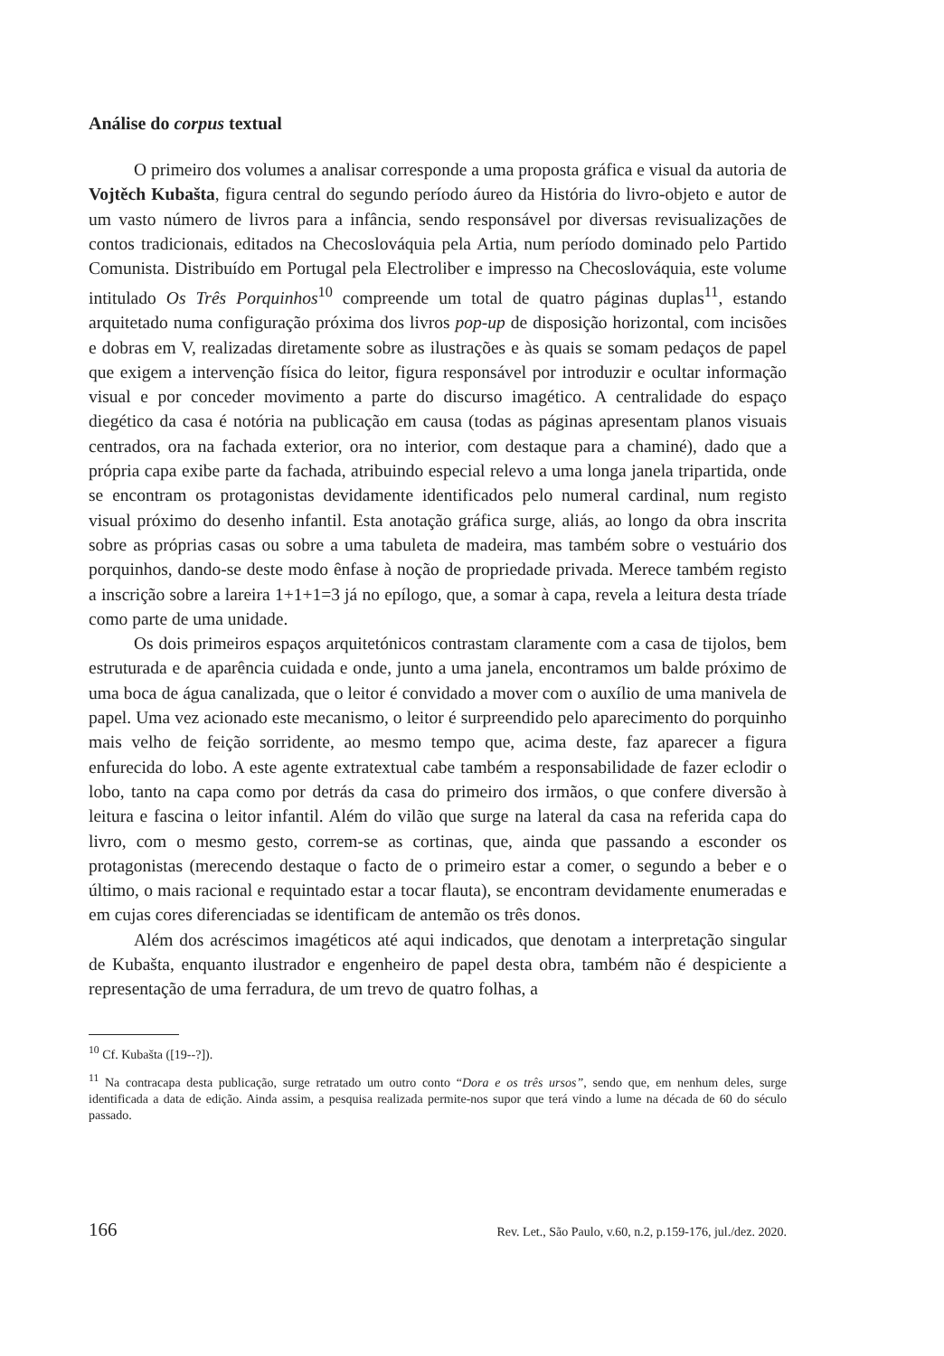Análise do corpus textual
O primeiro dos volumes a analisar corresponde a uma proposta gráfica e visual da autoria de Vojtěch Kubašta, figura central do segundo período áureo da História do livro-objeto e autor de um vasto número de livros para a infância, sendo responsável por diversas revisualizações de contos tradicionais, editados na Checoslováquia pela Artia, num período dominado pelo Partido Comunista. Distribuído em Portugal pela Electroliber e impresso na Checoslováquia, este volume intitulado Os Três Porquinhos<sup>10</sup> compreende um total de quatro páginas duplas<sup>11</sup>, estando arquitetado numa configuração próxima dos livros pop-up de disposição horizontal, com incisões e dobras em V, realizadas diretamente sobre as ilustrações e às quais se somam pedaços de papel que exigem a intervenção física do leitor, figura responsável por introduzir e ocultar informação visual e por conceder movimento a parte do discurso imagético. A centralidade do espaço diegético da casa é notória na publicação em causa (todas as páginas apresentam planos visuais centrados, ora na fachada exterior, ora no interior, com destaque para a chaminé), dado que a própria capa exibe parte da fachada, atribuindo especial relevo a uma longa janela tripartida, onde se encontram os protagonistas devidamente identificados pelo numeral cardinal, num registo visual próximo do desenho infantil. Esta anotação gráfica surge, aliás, ao longo da obra inscrita sobre as próprias casas ou sobre a uma tabuleta de madeira, mas também sobre o vestuário dos porquinhos, dando-se deste modo ênfase à noção de propriedade privada. Merece também registo a inscrição sobre a lareira 1+1+1=3 já no epílogo, que, a somar à capa, revela a leitura desta tríade como parte de uma unidade.
Os dois primeiros espaços arquitetónicos contrastam claramente com a casa de tijolos, bem estruturada e de aparência cuidada e onde, junto a uma janela, encontramos um balde próximo de uma boca de água canalizada, que o leitor é convidado a mover com o auxílio de uma manivela de papel. Uma vez acionado este mecanismo, o leitor é surpreendido pelo aparecimento do porquinho mais velho de feição sorridente, ao mesmo tempo que, acima deste, faz aparecer a figura enfurecida do lobo. A este agente extratextual cabe também a responsabilidade de fazer eclodir o lobo, tanto na capa como por detrás da casa do primeiro dos irmãos, o que confere diversão à leitura e fascina o leitor infantil. Além do vilão que surge na lateral da casa na referida capa do livro, com o mesmo gesto, correm-se as cortinas, que, ainda que passando a esconder os protagonistas (merecendo destaque o facto de o primeiro estar a comer, o segundo a beber e o último, o mais racional e requintado estar a tocar flauta), se encontram devidamente enumeradas e em cujas cores diferenciadas se identificam de antemão os três donos.
Além dos acréscimos imagéticos até aqui indicados, que denotam a interpretação singular de Kubašta, enquanto ilustrador e engenheiro de papel desta obra, também não é despiciente a representação de uma ferradura, de um trevo de quatro folhas, a
<sup>10</sup> Cf. Kubašta ([19--?]).
<sup>11</sup> Na contracapa desta publicação, surge retratado um outro conto “Dora e os três ursos”, sendo que, em nenhum deles, surge identificada a data de edição. Ainda assim, a pesquisa realizada permite-nos supor que terá vindo a lume na década de 60 do século passado.
166 Rev. Let., São Paulo, v.60, n.2, p.159-176, jul./dez. 2020.